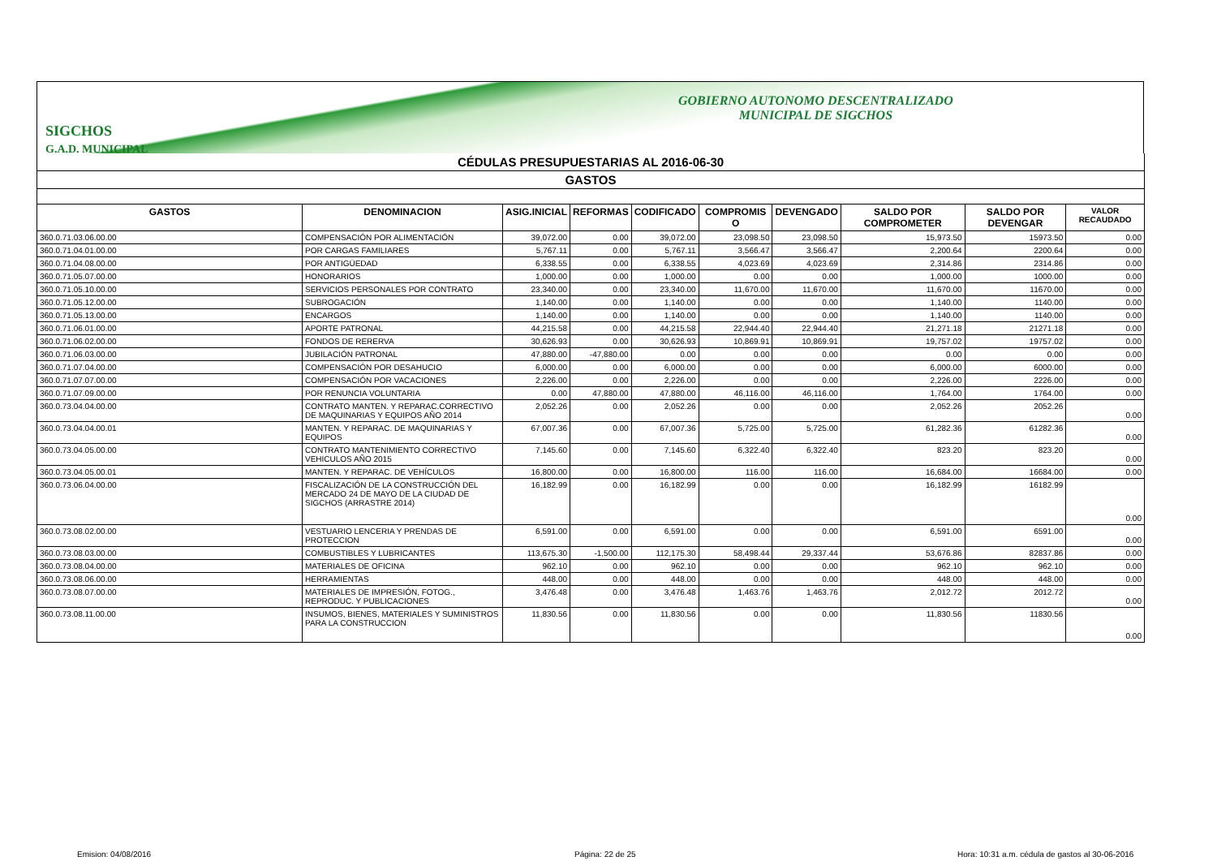SIGCHOS
G.A.D. MUNICIPAL
GOBIERNO AUTONOMO DESCENTRALIZADO
MUNICIPAL DE SIGCHOS
| CÉDULAS PRESUPUESTARIAS AL 2016-06-30 | | | | | | | | | |
| GASTOS | | | | | | | | | |
| GASTOS | DENOMINACION | ASIG.INICIAL | REFORMAS | CODIFICADO | COMPROMIS O | DEVENGADO | SALDO POR COMPROMETER | SALDO POR DEVENGAR | VALOR RECAUDADO |
| 360.0.71.03.06.00.00 | COMPENSACIÓN POR ALIMENTACIÓN | 39,072.00 | 0.00 | 39,072.00 | 23,098.50 | 23,098.50 | 15,973.50 | 15973.50 | 0.00 |
| 360.0.71.04.01.00.00 | POR CARGAS FAMILIARES | 5,767.11 | 0.00 | 5,767.11 | 3,566.47 | 3,566.47 | 2,200.64 | 2200.64 | 0.00 |
| 360.0.71.04.08.00.00 | POR ANTIGÜEDAD | 6,338.55 | 0.00 | 6,338.55 | 4,023.69 | 4,023.69 | 2,314.86 | 2314.86 | 0.00 |
| 360.0.71.05.07.00.00 | HONORARIOS | 1,000.00 | 0.00 | 1,000.00 | 0.00 | 0.00 | 1,000.00 | 1000.00 | 0.00 |
| 360.0.71.05.10.00.00 | SERVICIOS PERSONALES POR CONTRATO | 23,340.00 | 0.00 | 23,340.00 | 11,670.00 | 11,670.00 | 11,670.00 | 11670.00 | 0.00 |
| 360.0.71.05.12.00.00 | SUBROGACIÓN | 1,140.00 | 0.00 | 1,140.00 | 0.00 | 0.00 | 1,140.00 | 1140.00 | 0.00 |
| 360.0.71.05.13.00.00 | ENCARGOS | 1,140.00 | 0.00 | 1,140.00 | 0.00 | 0.00 | 1,140.00 | 1140.00 | 0.00 |
| 360.0.71.06.01.00.00 | APORTE PATRONAL | 44,215.58 | 0.00 | 44,215.58 | 22,944.40 | 22,944.40 | 21,271.18 | 21271.18 | 0.00 |
| 360.0.71.06.02.00.00 | FONDOS DE RERERVA | 30,626.93 | 0.00 | 30,626.93 | 10,869.91 | 10,869.91 | 19,757.02 | 19757.02 | 0.00 |
| 360.0.71.06.03.00.00 | JUBILACIÓN PATRONAL | 47,880.00 | -47,880.00 | 0.00 | 0.00 | 0.00 | 0.00 | 0.00 | 0.00 |
| 360.0.71.07.04.00.00 | COMPENSACIÓN POR DESAHUCIO | 6,000.00 | 0.00 | 6,000.00 | 0.00 | 0.00 | 6,000.00 | 6000.00 | 0.00 |
| 360.0.71.07.07.00.00 | COMPENSACIÓN POR VACACIONES | 2,226.00 | 0.00 | 2,226.00 | 0.00 | 0.00 | 2,226.00 | 2226.00 | 0.00 |
| 360.0.71.07.09.00.00 | POR RENUNCIA VOLUNTARIA | 0.00 | 47,880.00 | 47,880.00 | 46,116.00 | 46,116.00 | 1,764.00 | 1764.00 | 0.00 |
| 360.0.73.04.04.00.00 | CONTRATO MANTEN. Y REPARAC.CORRECTIVO DE MAQUINARIAS Y EQUIPOS AÑO 2014 | 2,052.26 | 0.00 | 2,052.26 | 0.00 | 0.00 | 2,052.26 | 2052.26 | 0.00 |
| 360.0.73.04.04.00.01 | MANTEN. Y REPARAC. DE MAQUINARIAS Y EQUIPOS | 67,007.36 | 0.00 | 67,007.36 | 5,725.00 | 5,725.00 | 61,282.36 | 61282.36 | 0.00 |
| 360.0.73.04.05.00.00 | CONTRATO MANTENIMIENTO CORRECTIVO VEHICULOS AÑO 2015 | 7,145.60 | 0.00 | 7,145.60 | 6,322.40 | 6,322.40 | 823.20 | 823.20 | 0.00 |
| 360.0.73.04.05.00.01 | MANTEN. Y REPARAC. DE VEHÍCULOS | 16,800.00 | 0.00 | 16,800.00 | 116.00 | 116.00 | 16,684.00 | 16684.00 | 0.00 |
| 360.0.73.06.04.00.00 | FISCALIZACIÓN DE LA CONSTRUCCIÓN DEL MERCADO 24 DE MAYO DE LA CIUDAD DE SIGCHOS (ARRASTRE 2014) | 16,182.99 | 0.00 | 16,182.99 | 0.00 | 0.00 | 16,182.99 | 16182.99 | 0.00 |
| 360.0.73.08.02.00.00 | VESTUARIO LENCERIA Y PRENDAS DE PROTECCION | 6,591.00 | 0.00 | 6,591.00 | 0.00 | 0.00 | 6,591.00 | 6591.00 | 0.00 |
| 360.0.73.08.03.00.00 | COMBUSTIBLES Y LUBRICANTES | 113,675.30 | -1,500.00 | 112,175.30 | 58,498.44 | 29,337.44 | 53,676.86 | 82837.86 | 0.00 |
| 360.0.73.08.04.00.00 | MATERIALES DE OFICINA | 962.10 | 0.00 | 962.10 | 0.00 | 0.00 | 962.10 | 962.10 | 0.00 |
| 360.0.73.08.06.00.00 | HERRAMIENTAS | 448.00 | 0.00 | 448.00 | 0.00 | 0.00 | 448.00 | 448.00 | 0.00 |
| 360.0.73.08.07.00.00 | MATERIALES DE IMPRESIÓN, FOTOG., REPRODUC. Y PUBLICACIONES | 3,476.48 | 0.00 | 3,476.48 | 1,463.76 | 1,463.76 | 2,012.72 | 2012.72 | 0.00 |
| 360.0.73.08.11.00.00 | INSUMOS, BIENES, MATERIALES Y SUMINISTROS PARA LA CONSTRUCCION | 11,830.56 | 0.00 | 11,830.56 | 0.00 | 0.00 | 11,830.56 | 11830.56 | 0.00 |
Emision: 04/08/2016 Página: 22 de 25
Hora: 10:31 a.m. cédula de gastos al 30-06-2016